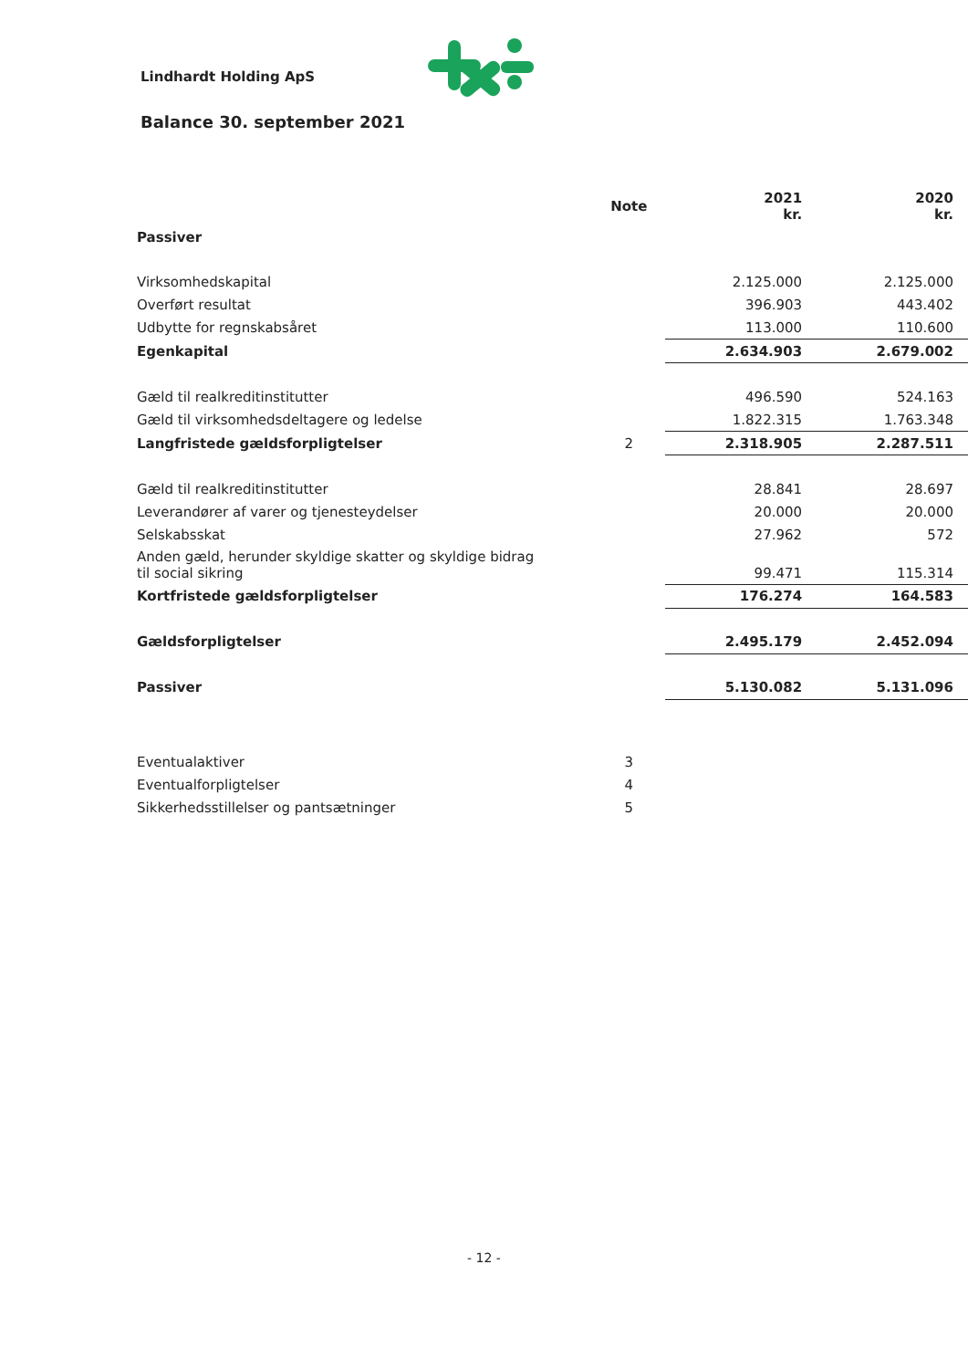Lindhardt Holding ApS
Balance 30. september 2021
| | Note | 2021 kr. | 2020 kr. |
| --- | --- | --- | --- |
| Passiver | | | |
| Virksomhedskapital | | 2.125.000 | 2.125.000 |
| Overført resultat | | 396.903 | 443.402 |
| Udbytte for regnskabsåret | | 113.000 | 110.600 |
| Egenkapital | | 2.634.903 | 2.679.002 |
| Gæld til realkreditinstitutter | | 496.590 | 524.163 |
| Gæld til virksomhedsdeltagere og ledelse | | 1.822.315 | 1.763.348 |
| Langfristede gældsforpligtelser | 2 | 2.318.905 | 2.287.511 |
| Gæld til realkreditinstitutter | | 28.841 | 28.697 |
| Leverandører af varer og tjenesteydelser | | 20.000 | 20.000 |
| Selskabsskat | | 27.962 | 572 |
| Anden gæld, herunder skyldige skatter og skyldige bidrag til social sikring | | 99.471 | 115.314 |
| Kortfristede gældsforpligtelser | | 176.274 | 164.583 |
| Gældsforpligtelser | | 2.495.179 | 2.452.094 |
| Passiver | | 5.130.082 | 5.131.096 |
| Eventualaktiver | 3 | | |
| Eventualforpligtelser | 4 | | |
| Sikkerhedsstillelser og pantsætninger | 5 | | |
- 12 -